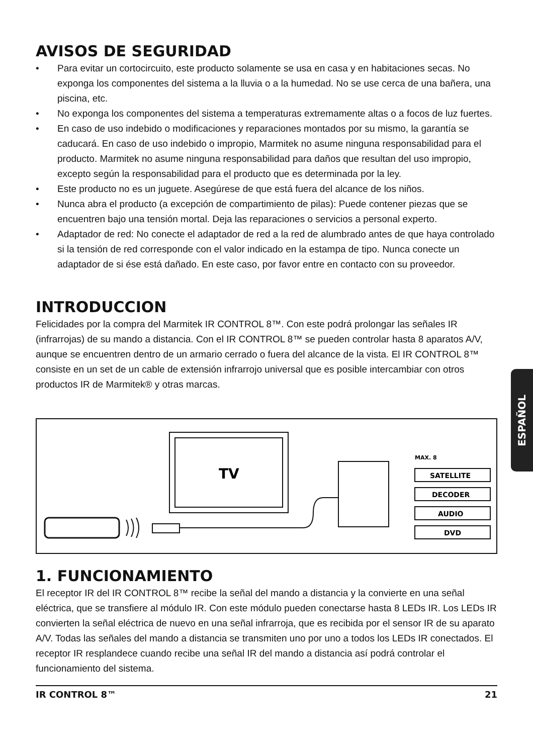AVISOS DE SEGURIDAD
• Para evitar un cortocircuito, este producto solamente se usa en casa y en habitaciones secas. No exponga los componentes del sistema a la lluvia o a la humedad. No se use cerca de una bañera, una piscina, etc.
• No exponga los componentes del sistema a temperaturas extremamente altas o a focos de luz fuertes.
• En caso de uso indebido o modificaciones y reparaciones montados por su mismo, la garantía se caducará. En caso de uso indebido o impropio, Marmitek no asume ninguna responsabilidad para el producto. Marmitek no asume ninguna responsabilidad para daños que resultan del uso impropio, excepto según la responsabilidad para el producto que es determinada por la ley.
• Este producto no es un juguete. Asegúrese de que está fuera del alcance de los niños.
• Nunca abra el producto (a excepción de compartimiento de pilas): Puede contener piezas que se encuentren bajo una tensión mortal. Deja las reparaciones o servicios a personal experto.
• Adaptador de red: No conecte el adaptador de red a la red de alumbrado antes de que haya controlado si la tensión de red corresponde con el valor indicado en la estampa de tipo. Nunca conecte un adaptador de si ése está dañado. En este caso, por favor entre en contacto con su proveedor.
INTRODUCCION
Felicidades por la compra del Marmitek IR CONTROL 8™. Con este podrá prolongar las señales IR (infrarrojas) de su mando a distancia. Con el IR CONTROL 8™ se pueden controlar hasta 8 aparatos A/V, aunque se encuentren dentro de un armario cerrado o fuera del alcance de la vista. El IR CONTROL 8™ consiste en un set de un cable de extensión infrarrojo universal que es posible intercambiar con otros productos IR de Marmitek® y otras marcas.
TV
MAX. 8
SATELLITE
DECODER
AUDIO
DVD
1. FUNCIONAMIENTO
El receptor IR del IR CONTROL 8™ recibe la señal del mando a distancia y la convierte en una señal eléctrica, que se transfiere al módulo IR. Con este módulo pueden conectarse hasta 8 LEDs IR. Los LEDs IR convierten la señal eléctrica de nuevo en una señal infrarroja, que es recibida por el sensor IR de su aparato A/V. Todas las señales del mando a distancia se transmiten uno por uno a todos los LEDs IR conectados. El receptor IR resplandece cuando recibe una señal IR del mando a distancia así podrá controlar el funcionamiento del sistema.
IR CONTROL 8™ 21
ESPAÑOL